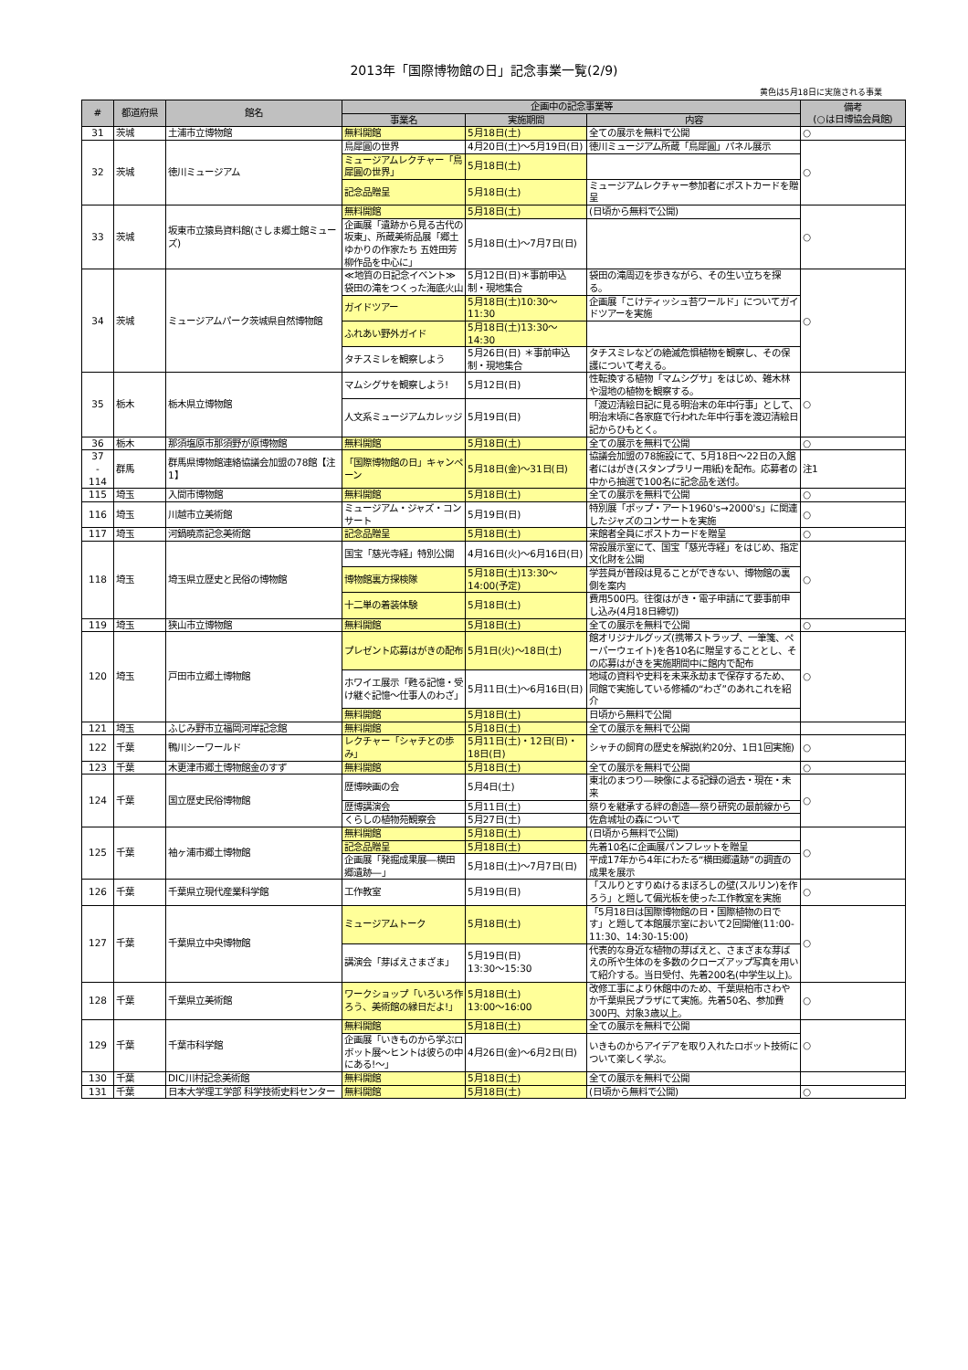2013年「国際博物館の日」記念事業一覧(2/9)
黄色は5月18日に実施される事業
| # | 都道府県 | 館名 | 企画中の記念事業等 | | | 備考 (○は日博協会員館) |
| --- | --- | --- | --- | --- | --- | --- |
| | | | 事業名 | 実施期間 | 内容 | |
| 31 | 茨城 | 土浦市立博物館 | 無料開館 | 5月18日(土) | 全ての展示を無料で公開 | ○ |
| 32 | 茨城 | 徳川ミュージアム | 鳥犀圓の世界 | 4月20日(土)～5月19日(日) | 徳川ミュージアム所蔵「鳥犀圓」パネル展示 | ○ |
| | | | ミュージアムレクチャー「鳥犀圓の世界」 | 5月18日(土) | | |
| | | | 記念品贈呈 | 5月18日(土) | ミュージアムレクチャー参加者にポストカードを贈呈 | |
| 33 | 茨城 | 坂東市立猿島資料館(さしま郷土館ミューズ) | 無料開館 | 5月18日(土) | (日頃から無料で公開) | ○ |
| | | | 企画展「遺跡から見る古代の坂東」、所蔵美術品展「郷土ゆかりの作家たち 五姓田芳柳作品を中心に」 | 5月18日(土)～7月7日(日) | | |
| 34 | 茨城 | ミュージアムパーク茨城県自然博物館 | ≪地質の日記念イベント≫袋田の滝をつくった海底火山 | 5月12日(日)＊事前申込制・現地集合 | 袋田の滝周辺を歩きながら、その生い立ちを探る。 | ○ |
| | | | ガイドツアー | 5月18日(土)10:30～11:30 | 企画展「こけティッシュ苔ワールド」についてガイドツアーを実施 | |
| | | | ふれあい野外ガイド | 5月18日(土)13:30～14:30 | | |
| | | | タチスミレを観察しよう | 5月26日(日) ＊事前申込制・現地集合 | タチスミレなどの絶滅危惧植物を観察し、その保護について考える。 | |
| 35 | 栃木 | 栃木県立博物館 | マムシグサを観察しよう! | 5月12日(日) | 性転換する植物「マムシグサ」をはじめ、雑木林や湿地の植物を観察する。 | ○ |
| | | | 人文系ミュージアムカレッジ | 5月19日(日) | 「渡辺清絵日記に見る明治末の年中行事」として、明治末頃に各家庭で行われた年中行事を渡辺清絵日記からひもとく。 | |
| 36 | 栃木 | 那須塩原市那須野が原博物館 | 無料開館 | 5月18日(土) | 全ての展示を無料で公開 | ○ |
| 37 - 114 | 群馬 | 群馬県博物館連絡協議会加盟の78館【注1】 | 「国際博物館の日」キャンペーン | 5月18日(金)～31日(日) | 協議会加盟の78施設にて、5月18日～22日の入館者にはがき(スタンプラリー用紙)を配布。応募者の中から抽選で100名に記念品を送付。 | 注1 |
| 115 | 埼玉 | 入間市博物館 | 無料開館 | 5月18日(土) | 全ての展示を無料で公開 | ○ |
| 116 | 埼玉 | 川越市立美術館 | ミュージアム・ジャズ・コンサート | 5月19日(日) | 特別展「ポップ・アート1960's→2000's」に関連したジャズのコンサートを実施 | ○ |
| 117 | 埼玉 | 河鍋暁斎記念美術館 | 記念品贈呈 | 5月18日(土) | 来館者全員にポストカードを贈呈 | ○ |
| 118 | 埼玉 | 埼玉県立歴史と民俗の博物館 | 国宝「慈光寺経」特別公開 | 4月16日(火)～6月16日(日) | 常設展示室にて、国宝「慈光寺経」をはじめ、指定文化財を公開 | ○ |
| | | | 博物館裏方探検隊 | 5月18日(土)13:30～14:00(予定) | 学芸員が普段は見ることができない、博物館の裏側を案内 | |
| | | | 十二単の着装体験 | 5月18日(土) | 費用500円。往復はがき・電子申請にて要事前申し込み(4月18日締切) | |
| 119 | 埼玉 | 狭山市立博物館 | 無料開館 | 5月18日(土) | 全ての展示を無料で公開 | ○ |
| 120 | 埼玉 | 戸田市立郷土博物館 | プレゼント応募はがきの配布 | 5月1日(火)～18日(土) | 館オリジナルグッズ(携帯ストラップ、一筆箋、ペーパーウェイト)を各10名に贈呈することとし、その応募はがきを実施期間中に館内で配布 | ○ |
| | | | ホワイエ展示「甦る記憶・受け継ぐ記憶～仕事人のわざ」 | 5月11日(土)～6月16日(日) | 地域の資料や史料を未来永劫まで保存するため、同館で実施している修補の“わざ”のあれこれを紹介 | |
| | | | 無料開館 | 5月18日(土) | 日頃から無料で公開 | |
| 121 | 埼玉 | ふじみ野市立福岡河岸記念館 | 無料開館 | 5月18日(土) | 全ての展示を無料で公開 | |
| 122 | 千葉 | 鴨川シーワールド | レクチャー「シャチとの歩み」 | 5月11日(土)・12日(日)・18日(日) | シャチの飼育の歴史を解説(約20分、1日1回実施) | ○ |
| 123 | 千葉 | 木更津市郷土博物館金のすず | 無料開館 | 5月18日(土) | 全ての展示を無料で公開 | ○ |
| 124 | 千葉 | 国立歴史民俗博物館 | 歴博映画の会 | 5月4日(土) | 東北のまつり―映像による記録の過去・現在・未来 | ○ |
| | | | 歴博講演会 | 5月11日(土) | 祭りを継承する絆の創造―祭り研究の最前線から | |
| | | | くらしの植物苑観察会 | 5月27日(土) | 佐倉城址の森について | |
| 125 | 千葉 | 袖ヶ浦市郷土博物館 | 無料開館 | 5月18日(土) | (日頃から無料で公開) | ○ |
| | | | 記念品贈呈 | 5月18日(土) | 先着10名に企画展パンフレットを贈呈 | |
| | | | 企画展「発掘成果展―横田郷遺跡―」 | 5月18日(土)～7月7日(日) | 平成17年から4年にわたる“横田郷遺跡”の調査の成果を展示 | |
| 126 | 千葉 | 千葉県立現代産業科学館 | 工作教室 | 5月19日(日) | 「スルりとすりぬけるまぼろしの壁(スルリン)を作ろう」と題して偏光板を使った工作教室を実施 | ○ |
| 127 | 千葉 | 千葉県立中央博物館 | ミュージアムトーク | 5月18日(土) | 「5月18日は国際博物館の日・国際植物の日です」と題して本館展示室において2回開催(11:00-11:30、14:30-15:00) | ○ |
| | | | 講演会「芽ばえさまざま」 | 5月19日(日) 13:30～15:30 | 代表的な身近な植物の芽ばえと、さまざまな芽ばえの所や生体のを多数のクローズアップ写真を用いて紹介する。当日受付、先着200名(中学生以上)。 | |
| 128 | 千葉 | 千葉県立美術館 | ワークショップ「いろいろ作ろう、美術館の縁日だよ!」 | 5月18日(土) 13:00～16:00 | 改修工事により休館中のため、千葉県柏市さわやか千葉県民プラザにて実施。先着50名、参加費300円、対象3歳以上。 | ○ |
| 129 | 千葉 | 千葉市科学館 | 無料開館 | 5月18日(土) | 全ての展示を無料で公開 | ○ |
| | | | 企画展「いきものから学ぶロボット展～ヒントは彼らの中にある!～」 | 4月26日(金)～6月2日(日) | いきものからアイデアを取り入れたロボット技術について楽しく学ぶ。 | |
| 130 | 千葉 | DIC川村記念美術館 | 無料開館 | 5月18日(土) | 全ての展示を無料で公開 | |
| 131 | 千葉 | 日本大学理工学部 科学技術史料センター | 無料開館 | 5月18日(土) | (日頃から無料で公開) | ○ |